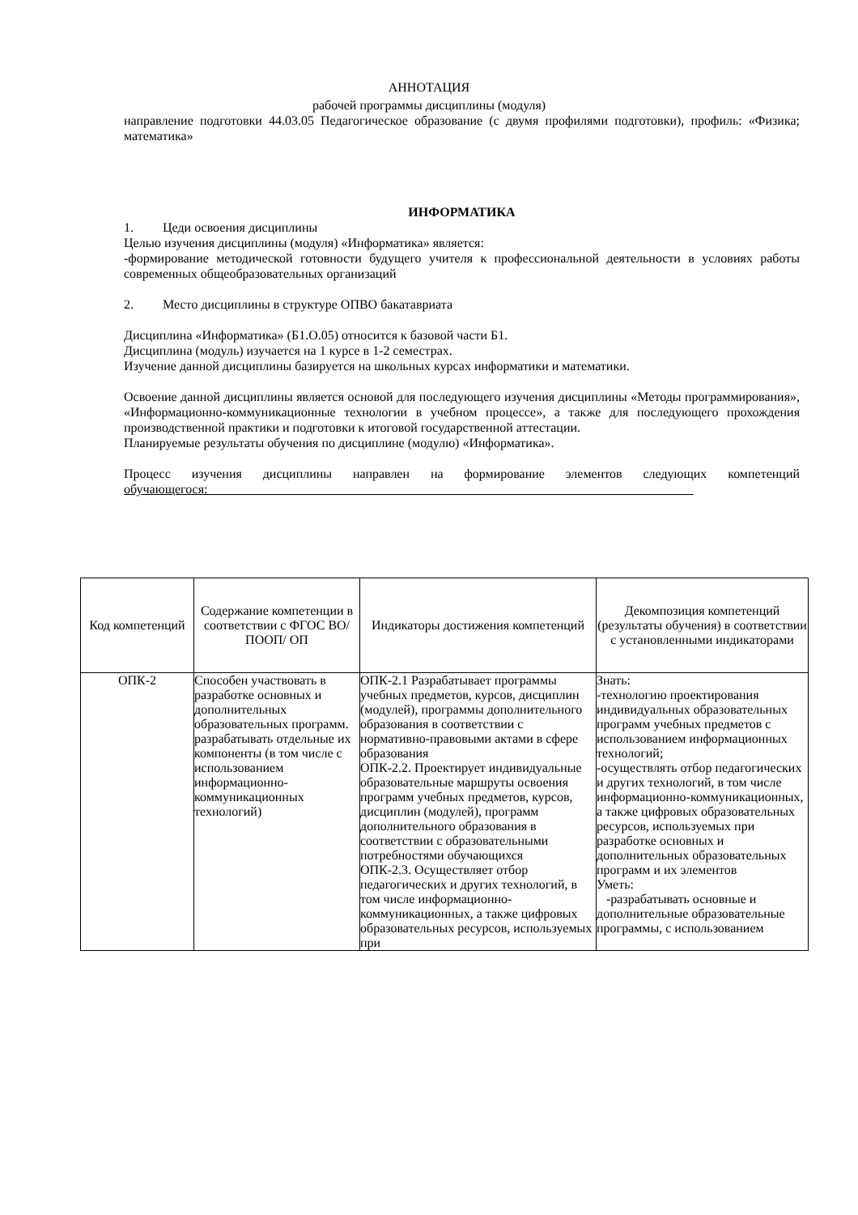АННОТАЦИЯ
рабочей программы дисциплины (модуля)
направление подготовки 44.03.05 Педагогическое образование (с двумя профилями подготовки), профиль: «Физика; математика»
ИНФОРМАТИКА
1. Цеди освоения дисциплины
Целью изучения дисциплины (модуля) «Информатика» является:
-формирование методической готовности будущего учителя к профессиональной деятельности в условиях работы современных общеобразовательных организаций
2. Место дисциплины в структуре ОПВО бакатавриата
Дисциплина «Информатика» (Б1.О.05) относится к базовой части Б1.
Дисциплина (модуль) изучается на 1 курсе в 1-2 семестрах.
Изучение данной дисциплины базируется на школьных курсах информатики и математики.
Освоение данной дисциплины является основой для последующего изучения дисциплины «Методы программирования», «Информационно-коммуникационные технологии в учебном процессе», а также для последующего прохождения производственной практики и подготовки к итоговой государственной аттестации.
Планируемые результаты обучения по дисциплине (модулю) «Информатика».
Процесс изучения дисциплины направлен на формирование элементов следующих компетенций обучающегося:___________________________________________________________________________
| Код компетенций | Содержание компетенции в соответствии с ФГОС ВО/ПООП/ ОП | Индикаторы достижения компетенций | Декомпозиция компетенций (результаты обучения) в соответствии с установленными индикаторами |
| --- | --- | --- | --- |
| ОПК-2 | Способен участвовать в разработке основных и дополнительных образовательных программ. разрабатывать отдельные их компоненты (в том числе с использованием информационно-коммуникационных технологий) | ОПК-2.1 Разрабатывает программы учебных предметов, курсов, дисциплин (модулей), программы дополнительного образования в соответствии с нормативно-правовыми актами в сфере образования ОПК-2.2. Проектирует индивидуальные образовательные маршруты освоения программ учебных предметов, курсов, дисциплин (модулей), программ дополнительного образования в соответствии с образовательными потребностями обучающихся ОПК-2.3. Осуществляет отбор педагогических и других технологий, в том числе информационно-коммуникационных, а также цифровых образовательных ресурсов, используемых при | Знать: -технологию проектирования индивидуальных образовательных программ учебных предметов с использованием информационных технологий; -осуществлять отбор педагогических и других технологий, в том числе информационно-коммуникационных, а также цифровых образовательных ресурсов, используемых при разработке основных и дополнительных образовательных программ и их элементов Уметь: -разрабатывать основные и дополнительные образовательные программы, с использованием |